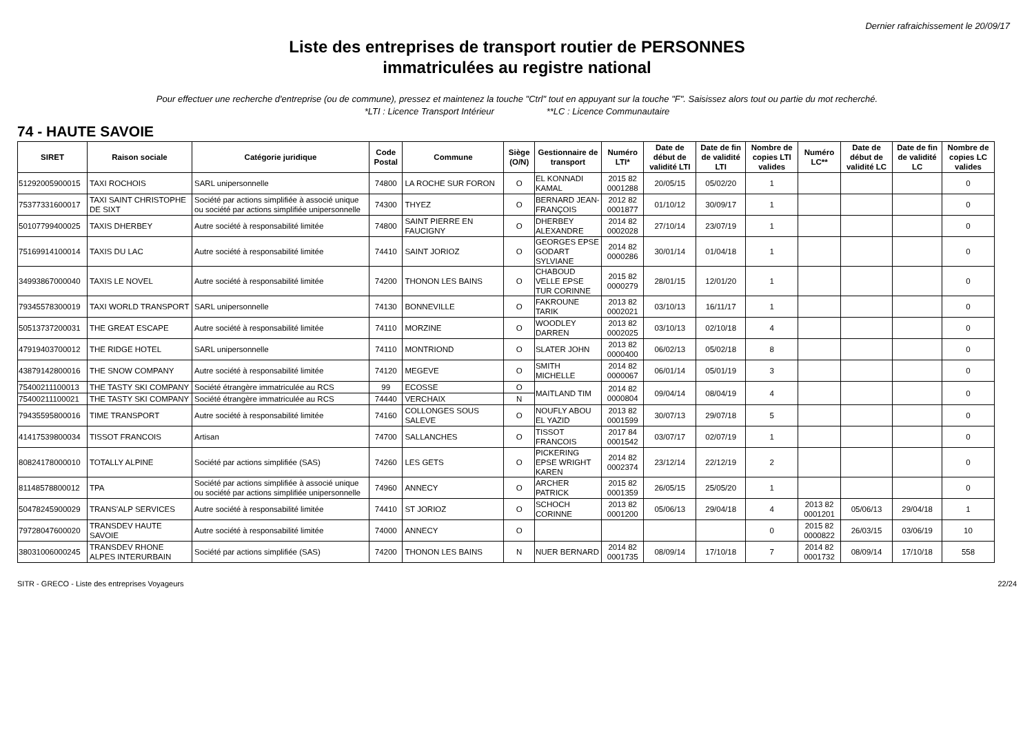Dernier rafraichissement le 20/09/17
Liste des entreprises de transport routier de PERSONNES
immatriculées au registre national
Pour effectuer une recherche d'entreprise (ou de commune), pressez et maintenez la touche "Ctrl" tout en appuyant sur la touche "F". Saisissez alors tout ou partie du mot recherché.
*LTI : Licence Transport Intérieur **LC : Licence Communautaire
74 - HAUTE SAVOIE
| SIRET | Raison sociale | Catégorie juridique | Code Postal | Commune | Siège (O/N) | Gestionnaire de transport | Numéro LTI* | Date de début de validité LTI | Date de fin de validité LTI | Nombre de copies LTI valides | Numéro LC** | Date de début de validité LC | Date de fin de validité LC | Nombre de copies LC valides |
| --- | --- | --- | --- | --- | --- | --- | --- | --- | --- | --- | --- | --- | --- | --- |
| 51292005900015 | TAXI ROCHOIS | SARL unipersonnelle | 74800 | LA ROCHE SUR FORON | O | EL KONNADI KAMAL | 2015 82 0001288 | 20/05/15 | 05/02/20 | 1 | | | | 0 |
| 75377331600017 | TAXI SAINT CHRISTOPHE DE SIXT | Société par actions simplifiée à associé unique ou société par actions simplifiée unipersonnelle | 74300 | THYEZ | O | BERNARD JEAN-FRANÇOIS | 2012 82 0001877 | 01/10/12 | 30/09/17 | 1 | | | | 0 |
| 50107799400025 | TAXIS DHERBEY | Autre société à responsabilité limitée | 74800 | SAINT PIERRE EN FAUCIGNY | O | DHERBEY ALEXANDRE | 2014 82 0002028 | 27/10/14 | 23/07/19 | 1 | | | | 0 |
| 75169914100014 | TAXIS DU LAC | Autre société à responsabilité limitée | 74410 | SAINT JORIOZ | O | GEORGES EPSE GODART SYLVIANE | 2014 82 0000286 | 30/01/14 | 01/04/18 | 1 | | | | 0 |
| 34993867000040 | TAXIS LE NOVEL | Autre société à responsabilité limitée | 74200 | THONON LES BAINS | O | CHABOUD VELLE EPSE TUR CORINNE | 2015 82 0000279 | 28/01/15 | 12/01/20 | 1 | | | | 0 |
| 79345578300019 | TAXI WORLD TRANSPORT | SARL unipersonnelle | 74130 | BONNEVILLE | O | FAKROUNE TARIK | 2013 82 0002021 | 03/10/13 | 16/11/17 | 1 | | | | 0 |
| 50513737200031 | THE GREAT ESCAPE | Autre société à responsabilité limitée | 74110 | MORZINE | O | WOODLEY DARREN | 2013 82 0002025 | 03/10/13 | 02/10/18 | 4 | | | | 0 |
| 47919403700012 | THE RIDGE HOTEL | SARL unipersonnelle | 74110 | MONTRIOND | O | SLATER JOHN | 2013 82 0000400 | 06/02/13 | 05/02/18 | 8 | | | | 0 |
| 43879142800016 | THE SNOW COMPANY | Autre société à responsabilité limitée | 74120 | MEGEVE | O | SMITH MICHELLE | 2014 82 0000067 | 06/01/14 | 05/01/19 | 3 | | | | 0 |
| 75400211100013 | THE TASTY SKI COMPANY | Société étrangère immatriculée au RCS | 99 | ECOSSE | O | MAITLAND TIM | 2014 82 0000804 | 09/04/14 | 08/04/19 | 4 | | | | 0 |
| 75400211100021 | THE TASTY SKI COMPANY | Société étrangère immatriculée au RCS | 74440 | VERCHAIX | N | | | | | | | | | |
| 79435595800016 | TIME TRANSPORT | Autre société à responsabilité limitée | 74160 | COLLONGES SOUS SALEVE | O | NOUFLY ABOU EL YAZID | 2013 82 0001599 | 30/07/13 | 29/07/18 | 5 | | | | 0 |
| 41417539800034 | TISSOT FRANCOIS | Artisan | 74700 | SALLANCHES | O | TISSOT FRANCOIS | 2017 84 0001542 | 03/07/17 | 02/07/19 | 1 | | | | 0 |
| 80824178000010 | TOTALLY ALPINE | Société par actions simplifiée (SAS) | 74260 | LES GETS | O | PICKERING EPSE WRIGHT KAREN | 2014 82 0002374 | 23/12/14 | 22/12/19 | 2 | | | | 0 |
| 81148578800012 | TPA | Société par actions simplifiée à associé unique ou société par actions simplifiée unipersonnelle | 74960 | ANNECY | O | ARCHER PATRICK | 2015 82 0001359 | 26/05/15 | 25/05/20 | 1 | | | | 0 |
| 50478245900029 | TRANS'ALP SERVICES | Autre société à responsabilité limitée | 74410 | ST JORIOZ | O | SCHOCH CORINNE | 2013 82 0001200 | 05/06/13 | 29/04/18 | 4 | 2013 82 0001201 | 05/06/13 | 29/04/18 | 1 |
| 79728047600020 | TRANSDEV HAUTE SAVOIE | Autre société à responsabilité limitée | 74000 | ANNECY | O | | | | | 0 | 2015 82 0000822 | 26/03/15 | 03/06/19 | 10 |
| 38031006000245 | TRANSDEV RHONE ALPES INTERURBAIN | Société par actions simplifiée (SAS) | 74200 | THONON LES BAINS | N | NUER BERNARD | 2014 82 0001735 | 08/09/14 | 17/10/18 | 7 | 2014 82 0001732 | 08/09/14 | 17/10/18 | 558 |
SITR - GRECO - Liste des entreprises Voyageurs 22/24